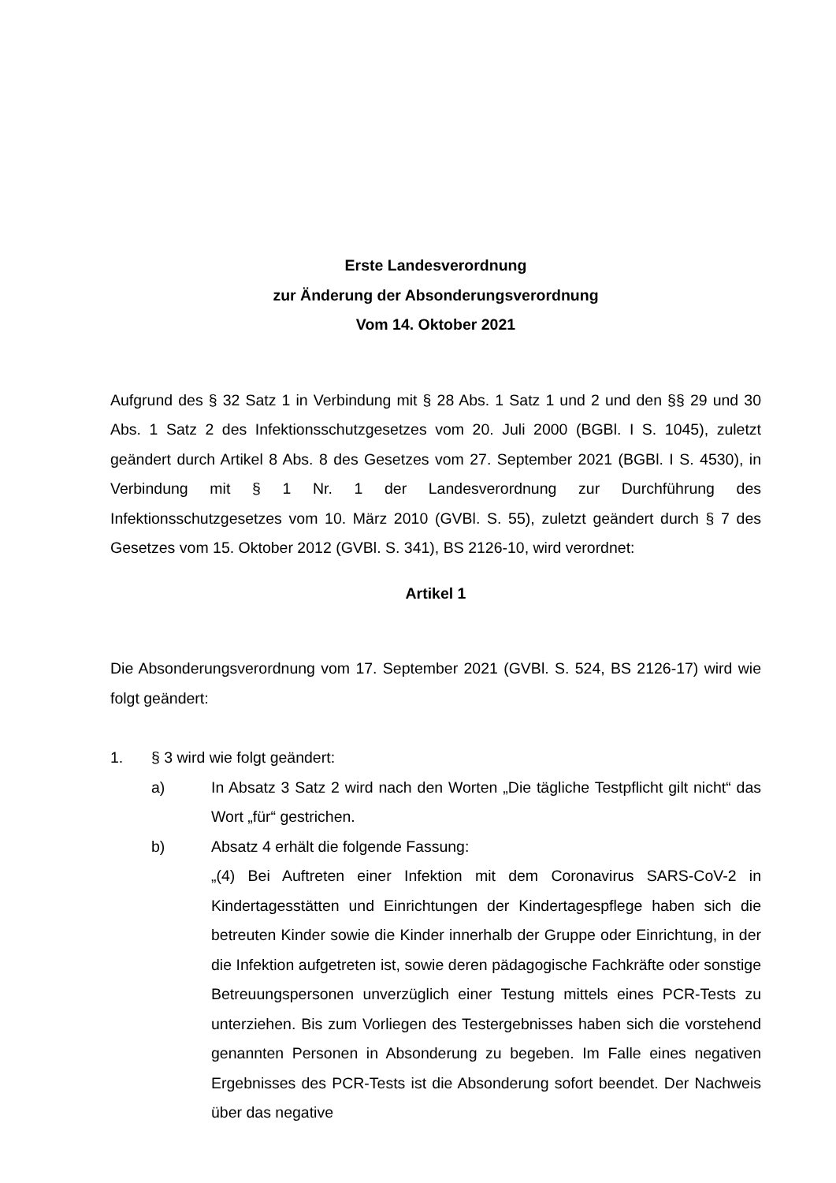Erste Landesverordnung
zur Änderung der Absonderungsverordnung
Vom 14. Oktober 2021
Aufgrund des § 32 Satz 1 in Verbindung mit § 28 Abs. 1 Satz 1 und 2 und den §§ 29 und 30 Abs. 1 Satz 2 des Infektionsschutzgesetzes vom 20. Juli 2000 (BGBl. I S. 1045), zuletzt geändert durch Artikel 8 Abs. 8 des Gesetzes vom 27. September 2021 (BGBl. I S. 4530), in Verbindung mit § 1 Nr. 1 der Landesverordnung zur Durchführung des Infektionsschutzgesetzes vom 10. März 2010 (GVBl. S. 55), zuletzt geändert durch § 7 des Gesetzes vom 15. Oktober 2012 (GVBl. S. 341), BS 2126-10, wird verordnet:
Artikel 1
Die Absonderungsverordnung vom 17. September 2021 (GVBl. S. 524, BS 2126-17) wird wie folgt geändert:
1. § 3 wird wie folgt geändert:
a) In Absatz 3 Satz 2 wird nach den Worten „Die tägliche Testpflicht gilt nicht“ das Wort „für“ gestrichen.
b) Absatz 4 erhält die folgende Fassung:
„(4) Bei Auftreten einer Infektion mit dem Coronavirus SARS-CoV-2 in Kindertagesstätten und Einrichtungen der Kindertagespflege haben sich die betreuten Kinder sowie die Kinder innerhalb der Gruppe oder Einrichtung, in der die Infektion aufgetreten ist, sowie deren pädagogische Fachkräfte oder sonstige Betreuungspersonen unverzüglich einer Testung mittels eines PCR-Tests zu unterziehen. Bis zum Vorliegen des Testergebnisses haben sich die vorstehend genannten Personen in Absonderung zu begeben. Im Falle eines negativen Ergebnisses des PCR-Tests ist die Absonderung sofort beendet. Der Nachweis über das negative